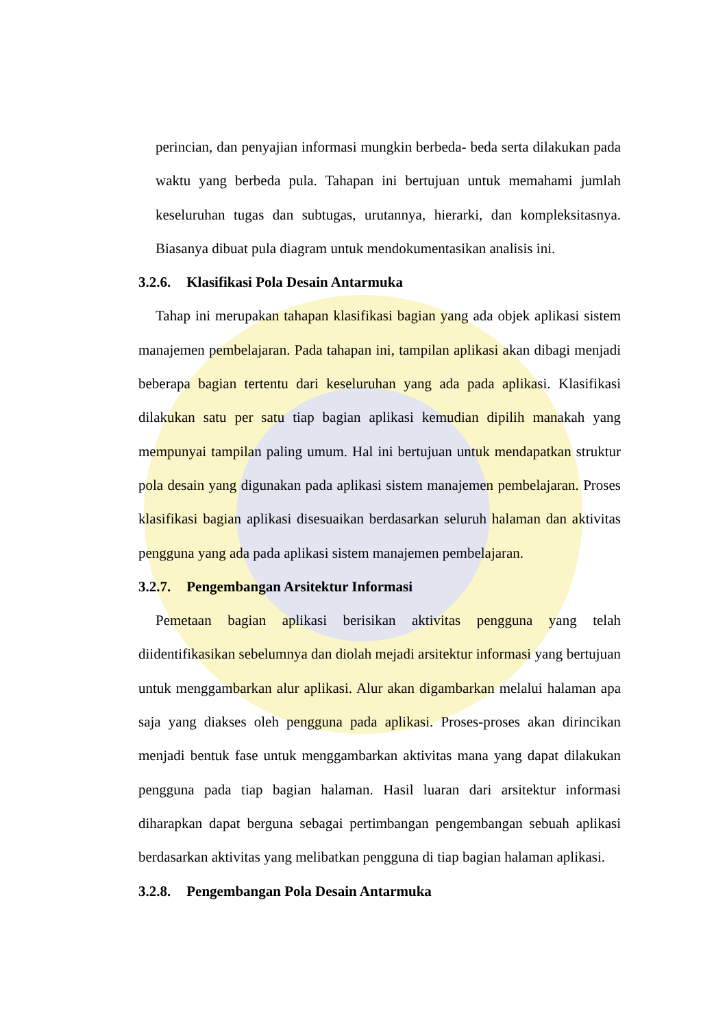perincian, dan penyajian informasi mungkin berbeda- beda serta dilakukan pada waktu yang berbeda pula. Tahapan ini bertujuan untuk memahami jumlah keseluruhan tugas dan subtugas, urutannya, hierarki, dan kompleksitasnya. Biasanya dibuat pula diagram untuk mendokumentasikan analisis ini.
3.2.6. Klasifikasi Pola Desain Antarmuka
Tahap ini merupakan tahapan klasifikasi bagian yang ada objek aplikasi sistem manajemen pembelajaran. Pada tahapan ini, tampilan aplikasi akan dibagi menjadi beberapa bagian tertentu dari keseluruhan yang ada pada aplikasi. Klasifikasi dilakukan satu per satu tiap bagian aplikasi kemudian dipilih manakah yang mempunyai tampilan paling umum. Hal ini bertujuan untuk mendapatkan struktur pola desain yang digunakan pada aplikasi sistem manajemen pembelajaran. Proses klasifikasi bagian aplikasi disesuaikan berdasarkan seluruh halaman dan aktivitas pengguna yang ada pada aplikasi sistem manajemen pembelajaran.
3.2.7. Pengembangan Arsitektur Informasi
Pemetaan bagian aplikasi berisikan aktivitas pengguna yang telah diidentifikasikan sebelumnya dan diolah mejadi arsitektur informasi yang bertujuan untuk menggambarkan alur aplikasi. Alur akan digambarkan melalui halaman apa saja yang diakses oleh pengguna pada aplikasi. Proses-proses akan dirincikan menjadi bentuk fase untuk menggambarkan aktivitas mana yang dapat dilakukan pengguna pada tiap bagian halaman. Hasil luaran dari arsitektur informasi diharapkan dapat berguna sebagai pertimbangan pengembangan sebuah aplikasi berdasarkan aktivitas yang melibatkan pengguna di tiap bagian halaman aplikasi.
3.2.8. Pengembangan Pola Desain Antarmuka